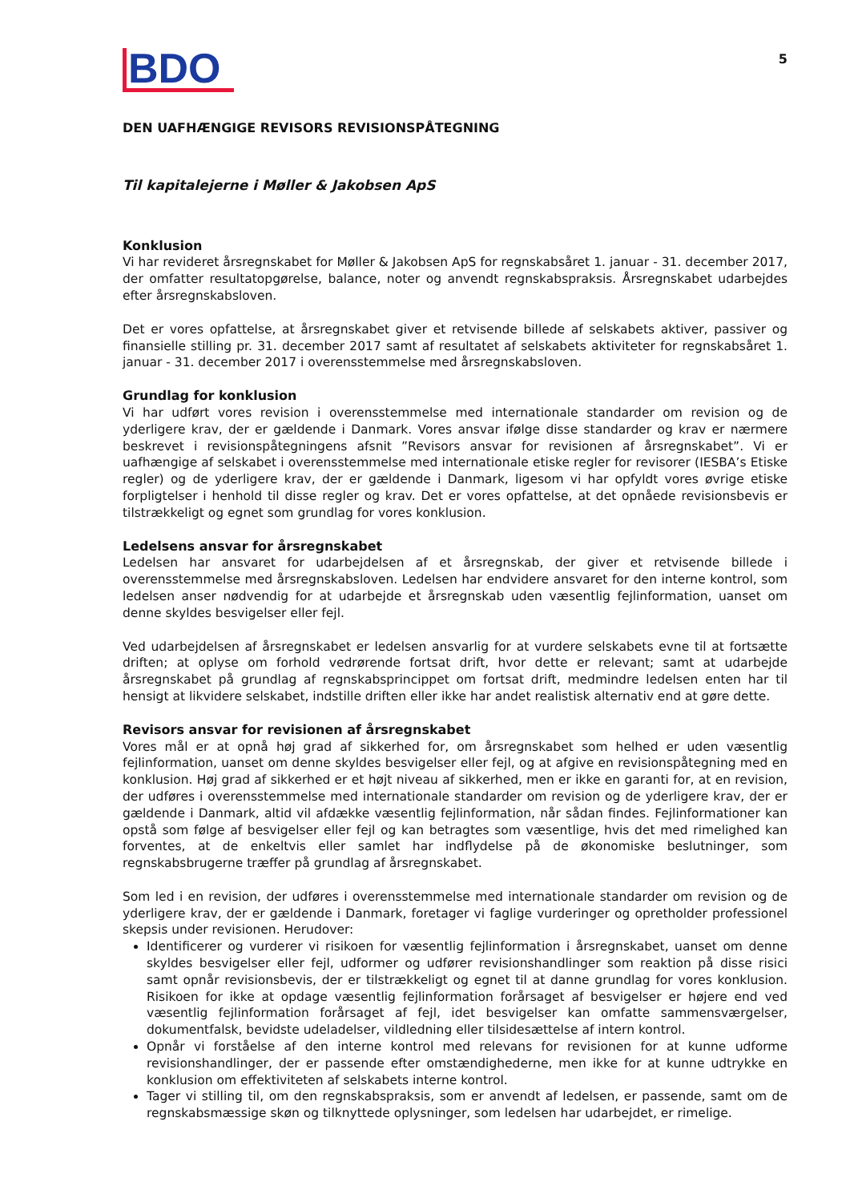BDO
5
DEN UAFHÆNGIGE REVISORS REVISIONSPÅTEGNING
Til kapitalejerne i Møller & Jakobsen ApS
Konklusion
Vi har revideret årsregnskabet for Møller & Jakobsen ApS for regnskabsåret 1. januar - 31. december 2017, der omfatter resultatopgørelse, balance, noter og anvendt regnskabspraksis. Årsregnskabet udarbejdes efter årsregnskabsloven.
Det er vores opfattelse, at årsregnskabet giver et retvisende billede af selskabets aktiver, passiver og finansielle stilling pr. 31. december 2017 samt af resultatet af selskabets aktiviteter for regnskabsåret 1. januar - 31. december 2017 i overensstemmelse med årsregnskabsloven.
Grundlag for konklusion
Vi har udført vores revision i overensstemmelse med internationale standarder om revision og de yderligere krav, der er gældende i Danmark. Vores ansvar ifølge disse standarder og krav er nærmere beskrevet i revisionspåtegningens afsnit ”Revisors ansvar for revisionen af årsregnskabet”. Vi er uafhængige af selskabet i overensstemmelse med internationale etiske regler for revisorer (IESBA’s Etiske regler) og de yderligere krav, der er gældende i Danmark, ligesom vi har opfyldt vores øvrige etiske forpligtelser i henhold til disse regler og krav. Det er vores opfattelse, at det opnåede revisionsbevis er tilstrækkeligt og egnet som grundlag for vores konklusion.
Ledelsens ansvar for årsregnskabet
Ledelsen har ansvaret for udarbejdelsen af et årsregnskab, der giver et retvisende billede i overensstemmelse med årsregnskabsloven. Ledelsen har endvidere ansvaret for den interne kontrol, som ledelsen anser nødvendig for at udarbejde et årsregnskab uden væsentlig fejlinformation, uanset om denne skyldes besvigelser eller fejl.
Ved udarbejdelsen af årsregnskabet er ledelsen ansvarlig for at vurdere selskabets evne til at fortsætte driften; at oplyse om forhold vedrørende fortsat drift, hvor dette er relevant; samt at udarbejde årsregnskabet på grundlag af regnskabsprincippet om fortsat drift, medmindre ledelsen enten har til hensigt at likvidere selskabet, indstille driften eller ikke har andet realistisk alternativ end at gøre dette.
Revisors ansvar for revisionen af årsregnskabet
Vores mål er at opnå høj grad af sikkerhed for, om årsregnskabet som helhed er uden væsentlig fejlinformation, uanset om denne skyldes besvigelser eller fejl, og at afgive en revisionspåtegning med en konklusion. Høj grad af sikkerhed er et højt niveau af sikkerhed, men er ikke en garanti for, at en revision, der udføres i overensstemmelse med internationale standarder om revision og de yderligere krav, der er gældende i Danmark, altid vil afdække væsentlig fejlinformation, når sådan findes. Fejlinformationer kan opstå som følge af besvigelser eller fejl og kan betragtes som væsentlige, hvis det med rimelighed kan forventes, at de enkeltvis eller samlet har indflydelse på de økonomiske beslutninger, som regnskabsbrugerne træffer på grundlag af årsregnskabet.
Som led i en revision, der udføres i overensstemmelse med internationale standarder om revision og de yderligere krav, der er gældende i Danmark, foretager vi faglige vurderinger og opretholder professionel skepsis under revisionen. Herudover:
Identificerer og vurderer vi risikoen for væsentlig fejlinformation i årsregnskabet, uanset om denne skyldes besvigelser eller fejl, udformer og udfører revisionshandlinger som reaktion på disse risici samt opnår revisionsbevis, der er tilstrækkeligt og egnet til at danne grundlag for vores konklusion. Risikoen for ikke at opdage væsentlig fejlinformation forårsaget af besvigelser er højere end ved væsentlig fejlinformation forårsaget af fejl, idet besvigelser kan omfatte sammensværgelser, dokumentfalsk, bevidste udeladelser, vildledning eller tilsidesættelse af intern kontrol.
Opnår vi forståelse af den interne kontrol med relevans for revisionen for at kunne udforme revisionshandlinger, der er passende efter omstændighederne, men ikke for at kunne udtrykke en konklusion om effektiviteten af selskabets interne kontrol.
Tager vi stilling til, om den regnskabspraksis, som er anvendt af ledelsen, er passende, samt om de regnskabsmæssige skøn og tilknyttede oplysninger, som ledelsen har udarbejdet, er rimelige.